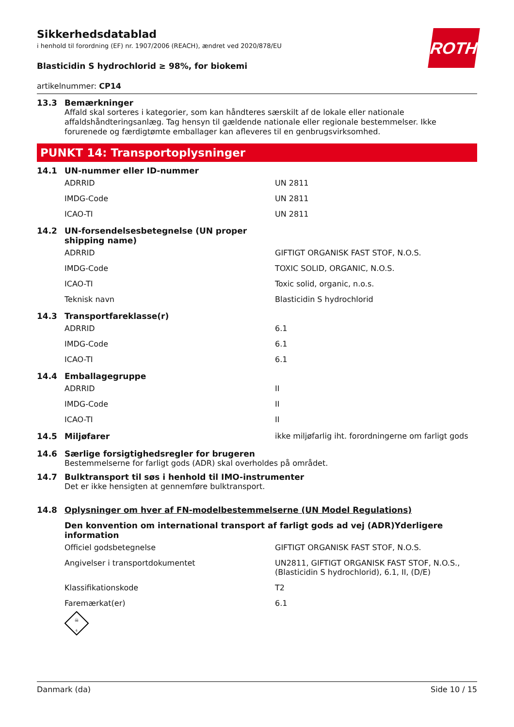ROTH
Sikkerhedsdatablad
i henhold til forordning (EF) nr. 1907/2006 (REACH), ændret ved 2020/878/EU
Blasticidin S hydrochlorid ≥ 98%, for biokemi
artikelnummer: CP14
13.3 Bemærkninger
Affald skal sorteres i kategorier, som kan håndteres særskilt af de lokale eller nationale affaldshåndteringsanlæg. Tag hensyn til gældende nationale eller regionale bestemmelser. Ikke forurenede og færdigtømte emballager kan afleveres til en genbrugsvirksomhed.
PUNKT 14: Transportoplysninger
14.1 UN-nummer eller ID-nummer
| ADRRID | UN 2811 |
| IMDG-Code | UN 2811 |
| ICAO-TI | UN 2811 |
14.2 UN-forsendelsesbetegnelse (UN proper
shipping name)
| ADRRID | GIFTIGT ORGANISK FAST STOF, N.O.S. |
| IMDG-Code | TOXIC SOLID, ORGANIC, N.O.S. |
| ICAO-TI | Toxic solid, organic, n.o.s. |
| Teknisk navn | Blasticidin S hydrochlorid |
14.3 Transportfareklasse(r)
| ADRRID | 6.1 |
| IMDG-Code | 6.1 |
| ICAO-TI | 6.1 |
14.4 Emballagegruppe
| ADRRID | II |
| IMDG-Code | II |
| ICAO-TI | II |
14.5 Miljøfarer ikke miljøfarlig iht. forordningerne om farligt gods
14.6 Særlige forsigtighedsregler for brugeren
Bestemmelserne for farligt gods (ADR) skal overholdes på området.
14.7 Bulktransport til søs i henhold til IMO-instrumenter
Det er ikke hensigten at gennemføre bulktransport.
14.8 Oplysninger om hver af FN-modelbestemmelserne (UN Model Regulations)
Den konvention om international transport af farligt gods ad vej (ADR)Yderligere information
| Officiel godsbetegnelse | GIFTIGT ORGANISK FAST STOF, N.O.S. |
| Angivelser i transportdokumentet | UN2811, GIFTIGT ORGANISK FAST STOF, N.O.S., (Blasticidin S hydrochlorid), 6.1, II, (D/E) |
| Klassifikationskode | T2 |
| Faremærkat(er) | 6.1 |
☠
6
Danmark (da) Side 10 / 15